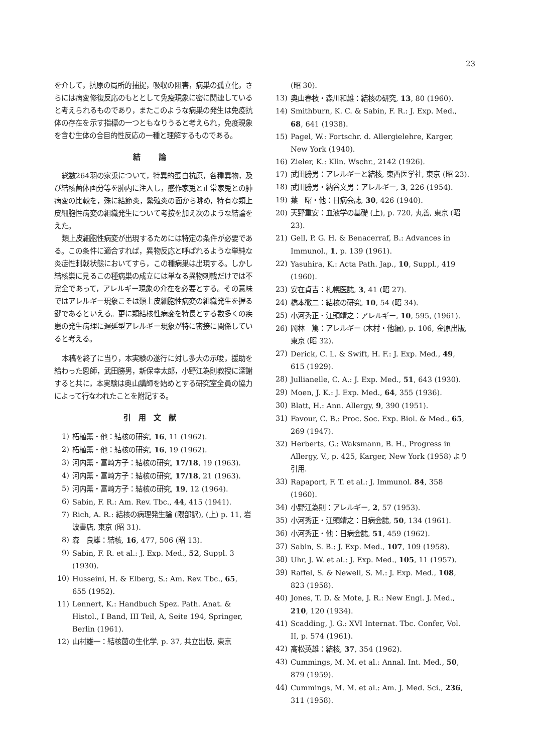23
を介して，抗原の局所的捕捉，吸収の阻害，病巣の孤立化，さらには病変修復反応のもととして免疫現象に密に関連していると考えられるものであり，またこのような病巣の発生は免疫抗体の存在を示す指標の一つともなりうると考えられ，免疫現象を含む生体の合目的性反応の一種と理解するものである。
結 論
総数264羽の家兎について，特異的蛋白抗原，各種異物，及び結核菌体画分等を肺内に注入し，感作家兎と正常家兎との肺病変の比較を，殊に結節炎，繁殖炎の面から眺め，特有な類上皮細胞性病変の組織発生について考按を加え次のような結論をえた。
類上皮細胞性病変が出現するためには特定の条件が必要である。この条件に適合すれば，異物反応と呼ばれるような単純な炎症性刺戟状態においてすら，この種病巣は出現する。しかし結核巣に見るこの種病巣の成立には単なる異物刺戟だけでは不完全であって，アレルギー現象の介在を必要とする。その意味ではアレルギー現象こそは類上皮細胞性病変の組織発生を握る鍵であるといえる。更に類結核性病変を特長とする数多くの疾患の発生病理に遅延型アレルギー現象が特に密接に関係していると考える。
本稿を終了に当り，本実験の遂行に対し多大の示唆，援助を給わった恩師，武田勝男，新保幸太郎，小野江為則教授に深謝すると共に，本実験は奥山講師を始めとする研究室全員の協力によって行なわれたことを附記する。
引用文献
1) 柘植薫・他：結核の研究, 16, 11 (1962).
2) 柘植薫・他：結核の研究, 16, 19 (1962).
3) 河内薫・富崎方子：結核の研究, 17/18, 19 (1963).
4) 河内薫・富崎方子：結核の研究, 17/18, 21 (1963).
5) 河内薫・富崎方子：結核の研究, 19, 12 (1964).
6) Sabin, F. R.: Am. Rev. Tbc., 44, 415 (1941).
7) Rich, A. R.: 結核の病理発生論 (隈部訳), (上) p. 11, 岩波書店, 東京 (昭 31).
8) 森　良雄：結核, 16, 477, 506 (昭 13).
9) Sabin, F. R. et al.: J. Exp. Med., 52, Suppl. 3 (1930).
10) Husseini, H. & Elberg, S.: Am. Rev. Tbc., 65, 655 (1952).
11) Lennert, K.: Handbuch Spez. Path. Anat. & Histol., I Band, III Teil, A, Seite 194, Springer, Berlin (1961).
12) 山村雄一：結核菌の生化学, p. 37, 共立出版, 東京
(昭 30).
13) 奥山春枝・森川和雄：結核の研究, 13, 80 (1960).
14) Smithburn, K. C. & Sabin, F. R.: J. Exp. Med., 68, 641 (1938).
15) Pagel, W.: Fortschr. d. Allergielehre, Karger, New York (1940).
16) Zieler, K.: Klin. Wschr., 2142 (1926).
17) 武田勝男：アレルギーと結核, 東西医学社, 東京 (昭 23).
18) 武田勝男・納谷文男：アレルギー, 3, 226 (1954).
19) 葉　曙・他：日病会誌, 30, 426 (1940).
20) 天野重安：血液学の基礎 (上), p. 720, 丸善, 東京 (昭 23).
21) Gell, P. G. H. & Benacerraf, B.: Advances in Immunol., 1, p. 139 (1961).
22) Yasuhira, K.: Acta Path. Jap., 10, Suppl., 419 (1960).
23) 安在貞吉：札幌医誌, 3, 41 (昭 27).
24) 橋本徹二：結核の研究, 10, 54 (昭 34).
25) 小河秀正・江頭靖之：アレルギー, 10, 595, (1961).
26) 岡林　篤：アレルギー (木村・他編), p. 106, 金原出版, 東京 (昭 32).
27) Derick, C. L. & Swift, H. F.: J. Exp. Med., 49, 615 (1929).
28) Jullianelle, C. A.: J. Exp. Med., 51, 643 (1930).
29) Moen, J. K.: J. Exp. Med., 64, 355 (1936).
30) Blatt, H.: Ann. Allergy, 9, 390 (1951).
31) Favour, C. B.: Proc. Soc. Exp. Biol. & Med., 65, 269 (1947).
32) Herberts, G.: Waksmann, B. H., Progress in Allergy, V., p. 425, Karger, New York (1958) より引用.
33) Rapaport, F. T. et al.: J. Immunol. 84, 358 (1960).
34) 小野江為則：アレルギー, 2, 57 (1953).
35) 小河秀正・江頭靖之：日病会誌, 50, 134 (1961).
36) 小河秀正・他：日病会誌, 51, 459 (1962).
37) Sabin, S. B.: J. Exp. Med., 107, 109 (1958).
38) Uhr, J. W. et al.: J. Exp. Med., 105, 11 (1957).
39) Raffel, S. & Newell, S. M.: J. Exp. Med., 108, 823 (1958).
40) Jones, T. D. & Mote, J. R.: New Engl. J. Med., 210, 120 (1934).
41) Scadding, J. G.: XVI Internat. Tbc. Confer, Vol. II, p. 574 (1961).
42) 高松英雄：結核, 37, 354 (1962).
43) Cummings, M. M. et al.: Annal. Int. Med., 50, 879 (1959).
44) Cummings, M. M. et al.: Am. J. Med. Sci., 236, 311 (1958).